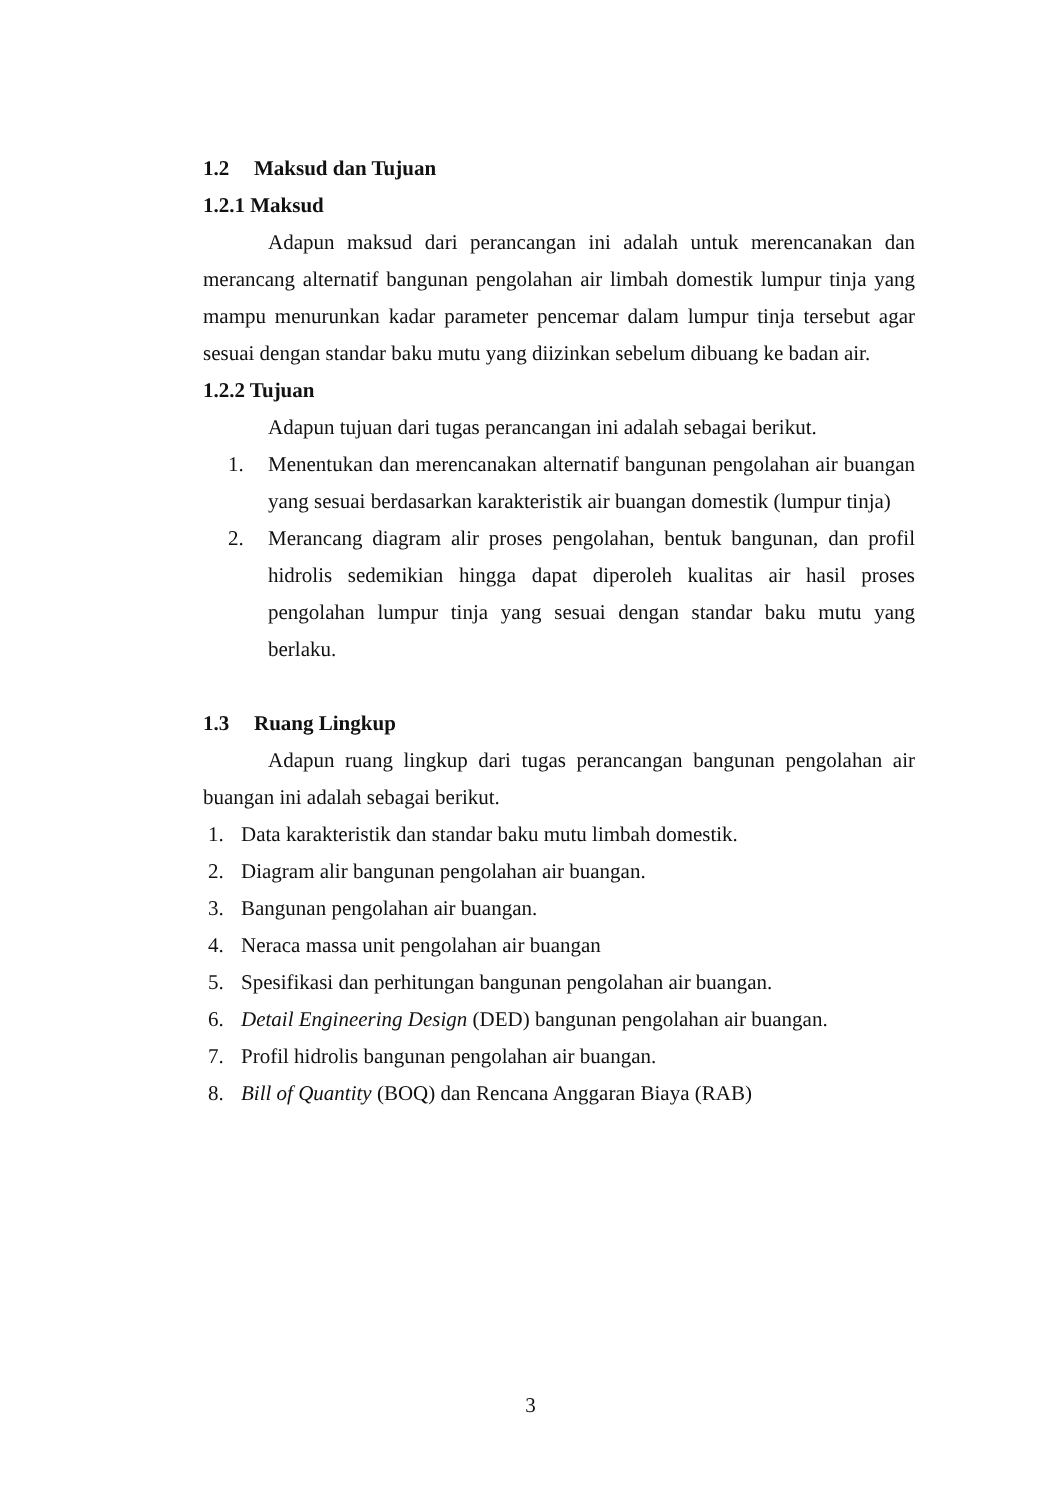1.2 Maksud dan Tujuan
1.2.1 Maksud
Adapun maksud dari perancangan ini adalah untuk merencanakan dan merancang alternatif bangunan pengolahan air limbah domestik lumpur tinja yang mampu menurunkan kadar parameter pencemar dalam lumpur tinja tersebut agar sesuai dengan standar baku mutu yang diizinkan sebelum dibuang ke badan air.
1.2.2 Tujuan
Adapun tujuan dari tugas perancangan ini adalah sebagai berikut.
1. Menentukan dan merencanakan alternatif bangunan pengolahan air buangan yang sesuai berdasarkan karakteristik air buangan domestik (lumpur tinja)
2. Merancang diagram alir proses pengolahan, bentuk bangunan, dan profil hidrolis sedemikian hingga dapat diperoleh kualitas air hasil proses pengolahan lumpur tinja yang sesuai dengan standar baku mutu yang berlaku.
1.3 Ruang Lingkup
Adapun ruang lingkup dari tugas perancangan bangunan pengolahan air buangan ini adalah sebagai berikut.
1. Data karakteristik dan standar baku mutu limbah domestik.
2. Diagram alir bangunan pengolahan air buangan.
3. Bangunan pengolahan air buangan.
4. Neraca massa unit pengolahan air buangan
5. Spesifikasi dan perhitungan bangunan pengolahan air buangan.
6. Detail Engineering Design (DED) bangunan pengolahan air buangan.
7. Profil hidrolis bangunan pengolahan air buangan.
8. Bill of Quantity (BOQ) dan Rencana Anggaran Biaya (RAB)
3